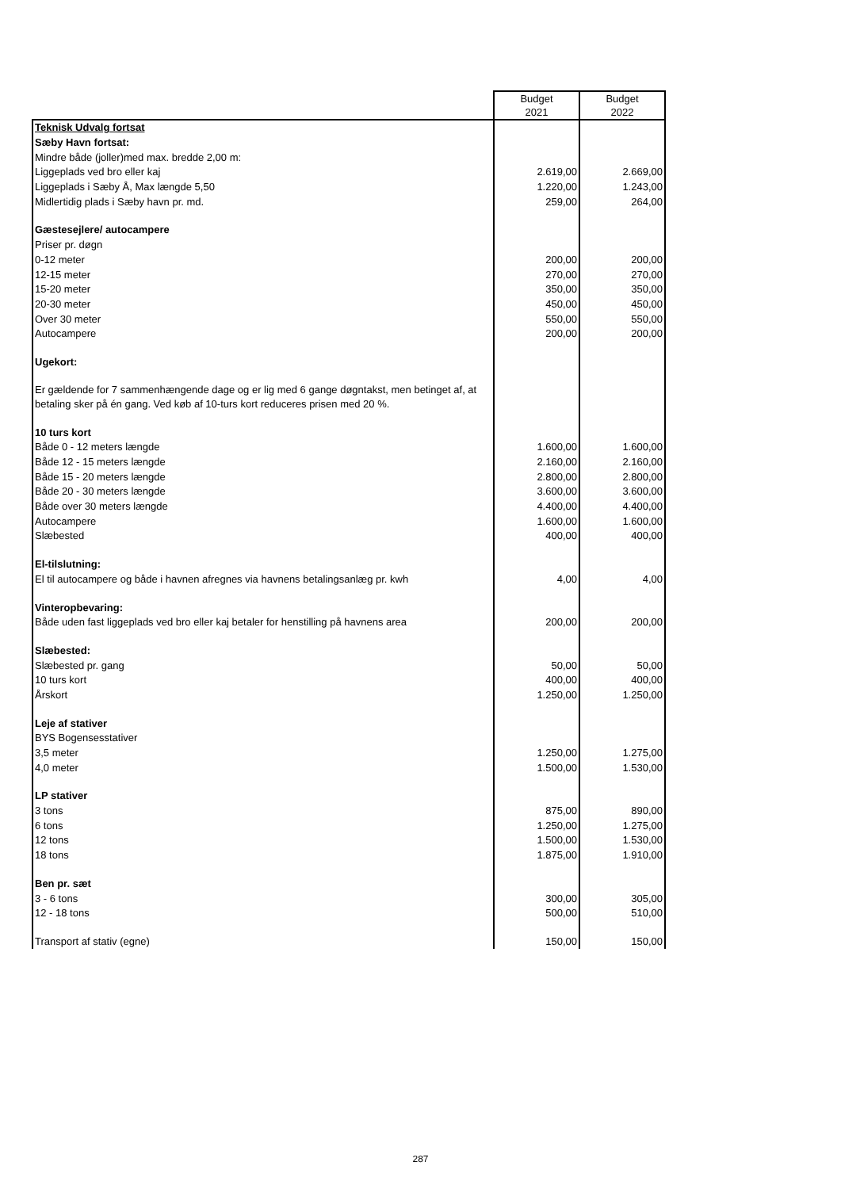| | Budget 2021 | Budget 2022 |
| Teknisk Udvalg fortsat | | |
| Sæby Havn fortsat: | | |
| Mindre både (joller)med max. bredde 2,00 m: | | |
| Liggeplads ved bro eller kaj | 2.619,00 | 2.669,00 |
| Liggeplads i Sæby Å, Max længde 5,50 | 1.220,00 | 1.243,00 |
| Midlertidig plads i Sæby havn pr. md. | 259,00 | 264,00 |
| Gæstesejlere/ autocampere | | |
| Priser pr. døgn | | |
| 0-12 meter | 200,00 | 200,00 |
| 12-15 meter | 270,00 | 270,00 |
| 15-20 meter | 350,00 | 350,00 |
| 20-30 meter | 450,00 | 450,00 |
| Over 30 meter | 550,00 | 550,00 |
| Autocampere | 200,00 | 200,00 |
| Ugekort: | | |
| Er gældende for 7 sammenhængende dage og er lig med 6 gange døgntakst, men betinget af, at betaling sker på én gang. Ved køb af 10-turs kort reduceres prisen med 20 %. | | |
| 10 turs kort | | |
| Både 0 - 12 meters længde | 1.600,00 | 1.600,00 |
| Både 12 - 15 meters længde | 2.160,00 | 2.160,00 |
| Både 15 - 20 meters længde | 2.800,00 | 2.800,00 |
| Både 20 - 30 meters længde | 3.600,00 | 3.600,00 |
| Både over 30 meters længde | 4.400,00 | 4.400,00 |
| Autocampere | 1.600,00 | 1.600,00 |
| Slæbested | 400,00 | 400,00 |
| El-tilslutning: | | |
| El til autocampere og både i havnen afregnes via havnens betalingsanlæg pr. kwh | 4,00 | 4,00 |
| Vinteropbevaring: | | |
| Både uden fast liggeplads ved bro eller kaj betaler for henstilling på havnens area | 200,00 | 200,00 |
| Slæbested: | | |
| Slæbested pr. gang | 50,00 | 50,00 |
| 10 turs kort | 400,00 | 400,00 |
| Årskort | 1.250,00 | 1.250,00 |
| Leje af stativer | | |
| BYS Bogensesstativer | | |
| 3,5 meter | 1.250,00 | 1.275,00 |
| 4,0 meter | 1.500,00 | 1.530,00 |
| LP stativer | | |
| 3 tons | 875,00 | 890,00 |
| 6 tons | 1.250,00 | 1.275,00 |
| 12 tons | 1.500,00 | 1.530,00 |
| 18 tons | 1.875,00 | 1.910,00 |
| Ben pr. sæt | | |
| 3 - 6 tons | 300,00 | 305,00 |
| 12 - 18 tons | 500,00 | 510,00 |
| Transport af stativ (egne) | 150,00 | 150,00 |
287